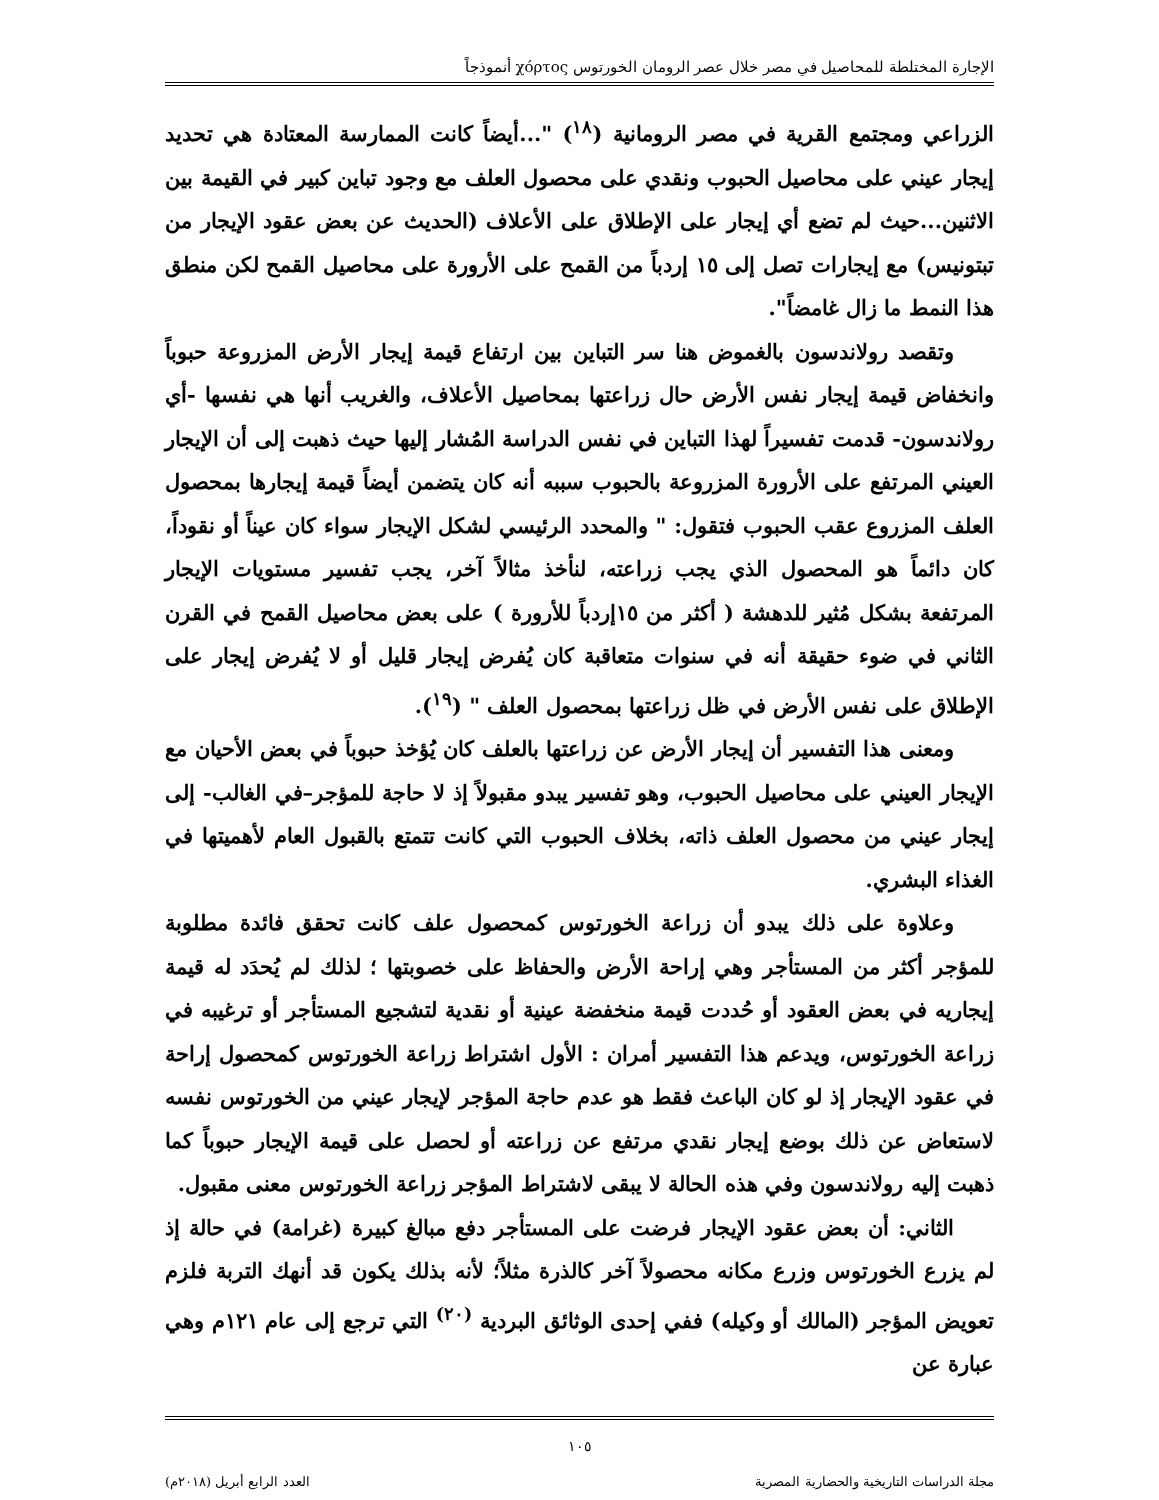الإجارة المختلطة للمحاصيل في مصر خلال عصر الرومان الخورتوس χόρτος أنموذجاً
الزراعي ومجتمع القرية في مصر الرومانية (<sup>١٨</sup>) "...أيضاً كانت الممارسة المعتادة هي تحديد إيجار عيني على محاصيل الحبوب ونقدي على محصول العلف مع وجود تباين كبير في القيمة بين الاثنين...حيث لم تضع أي إيجار على الإطلاق على الأعلاف (الحديث عن بعض عقود الإيجار من تبتونيس) مع إيجارات تصل إلى ١٥ إردباً من القمح على الأرورة على محاصيل القمح لكن منطق هذا النمط ما زال غامضاً".
وتقصد رولاندسون بالغموض هنا سر التباين بين ارتفاع قيمة إيجار الأرض المزروعة حبوباً وانخفاض قيمة إيجار نفس الأرض حال زراعتها بمحاصيل الأعلاف، والغريب أنها هي نفسها -أي رولاندسون- قدمت تفسيراً لهذا التباين في نفس الدراسة المُشار إليها حيث ذهبت إلى أن الإيجار العيني المرتفع على الأرورة المزروعة بالحبوب سببه أنه كان يتضمن أيضاً قيمة إيجارها بمحصول العلف المزروع عقب الحبوب فتقول: " والمحدد الرئيسي لشكل الإيجار سواء كان عيناً أو نقوداً، كان دائماً هو المحصول الذي يجب زراعته، لنأخذ مثالاً آخر، يجب تفسير مستويات الإيجار المرتفعة بشكل مُثير للدهشة ( أكثر من ١٥إردباً للأرورة ) على بعض محاصيل القمح في القرن الثاني في ضوء حقيقة أنه في سنوات متعاقبة كان يُفرض إيجار قليل أو لا يُفرض إيجار على الإطلاق على نفس الأرض في ظل زراعتها بمحصول العلف " (<sup>١٩</sup>).
ومعنى هذا التفسير أن إيجار الأرض عن زراعتها بالعلف كان يُؤخذ حبوباً في بعض الأحيان مع الإيجار العيني على محاصيل الحبوب، وهو تفسير يبدو مقبولاً إذ لا حاجة للمؤجر–في الغالب- إلى إيجار عيني من محصول العلف ذاته، بخلاف الحبوب التي كانت تتمتع بالقبول العام لأهميتها في الغذاء البشري.
وعلاوة على ذلك يبدو أن زراعة الخورتوس كمحصول علف كانت تحقق فائدة مطلوبة للمؤجر أكثر من المستأجر وهي إراحة الأرض والحفاظ على خصوبتها ؛ لذلك لم يُحدَد له قيمة إيجاريه في بعض العقود أو حُددت قيمة منخفضة عينية أو نقدية لتشجيع المستأجر أو ترغيبه في زراعة الخورتوس، ويدعم هذا التفسير أمران : الأول اشتراط زراعة الخورتوس كمحصول إراحة في عقود الإيجار إذ لو كان الباعث فقط هو عدم حاجة المؤجر لإيجار عيني من الخورتوس نفسه لاستعاض عن ذلك بوضع إيجار نقدي مرتفع عن زراعته أو لحصل على قيمة الإيجار حبوباً كما ذهبت إليه رولاندسون وفي هذه الحالة لا يبقى لاشتراط المؤجر زراعة الخورتوس معنى مقبول.
الثاني: أن بعض عقود الإيجار فرضت على المستأجر دفع مبالغ كبيرة (غرامة) في حالة إذ لم يزرع الخورتوس وزرع مكانه محصولاً آخر كالذرة مثلاً؛ لأنه بذلك يكون قد أنهك التربة فلزم تعويض المؤجر (المالك أو وكيله) ففي إحدى الوثائق البردية <sup>(٢٠)</sup> التي ترجع إلى عام ١٢١م وهي عبارة عن
١٠٥
مجلة الدراسات التاريخية والحضارية المصرية العدد الرابع أبريل (٢٠١٨م)